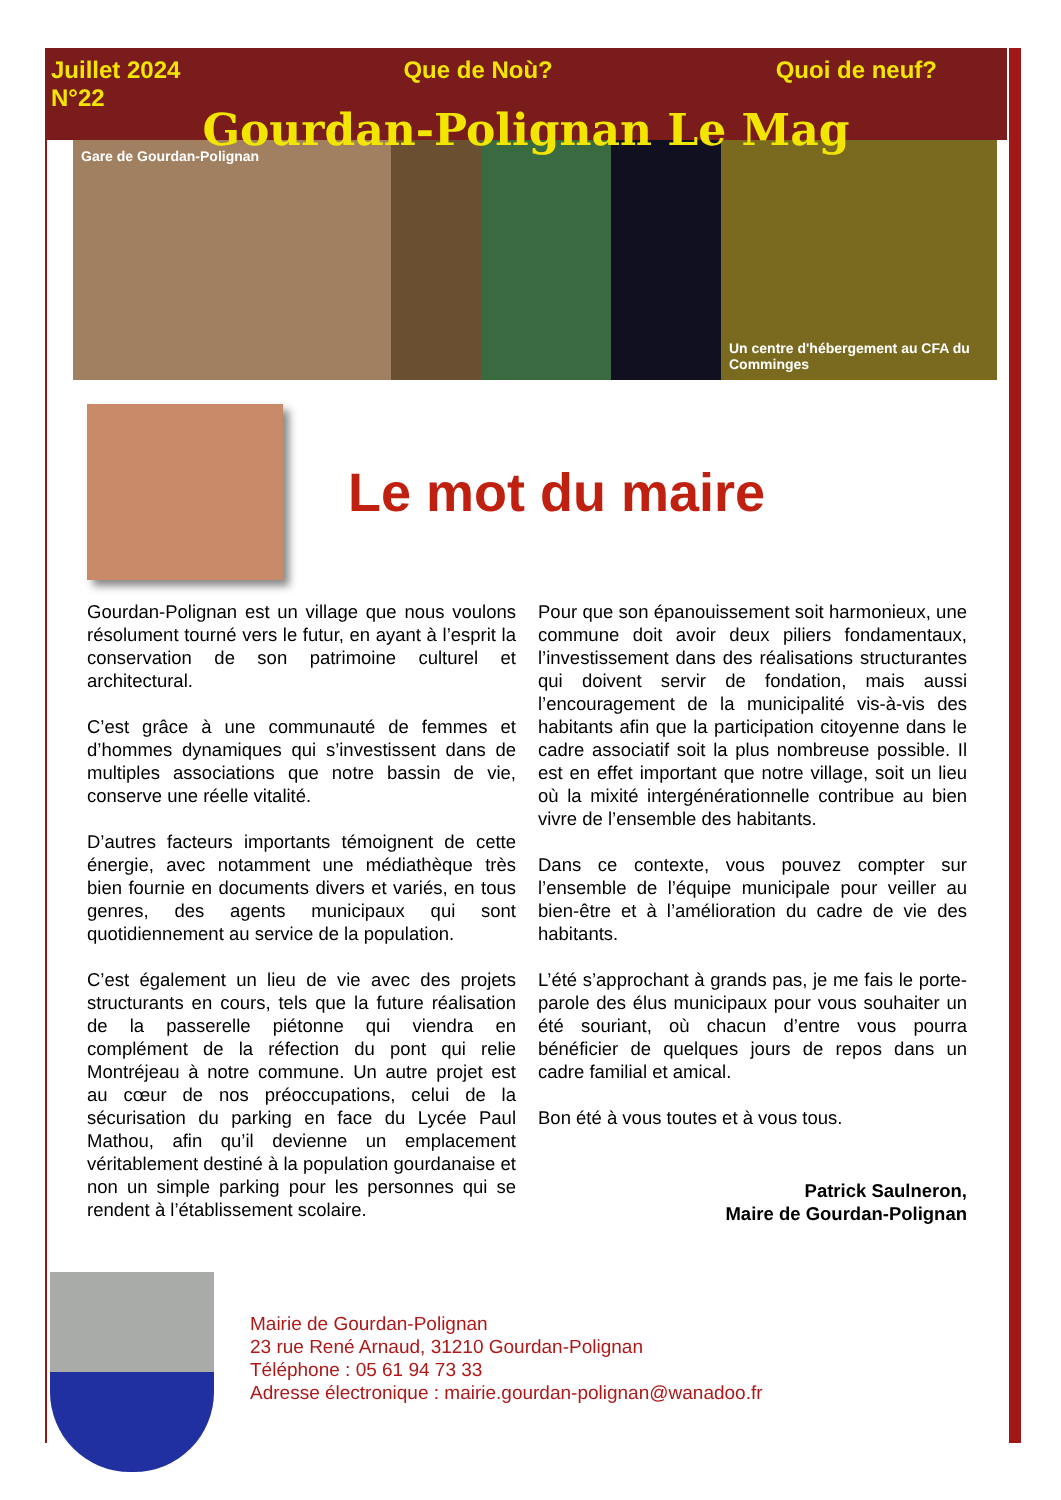Juillet 2024
N°22 Que de Noù? Quoi de neuf?
Gourdan-Polignan Le Mag
Gare de Gourdan-Polignan Un centre d'hébergement au CFA du Comminges
Le mot du maire
Gourdan-Polignan est un village que nous voulons résolument tourné vers le futur, en ayant à l’esprit la conservation de son patrimoine culturel et architectural.
C’est grâce à une communauté de femmes et d’hommes dynamiques qui s’investissent dans de multiples associations que notre bassin de vie, conserve une réelle vitalité.
D’autres facteurs importants témoignent de cette énergie, avec notamment une médiathèque très bien fournie en documents divers et variés, en tous genres, des agents municipaux qui sont quotidiennement au service de la population.
C’est également un lieu de vie avec des projets structurants en cours, tels que la future réalisation de la passerelle piétonne qui viendra en complément de la réfection du pont qui relie Montréjeau à notre commune. Un autre projet est au cœur de nos préoccupations, celui de la sécurisation du parking en face du Lycée Paul Mathou, afin qu’il devienne un emplacement véritablement destiné à la population gourdanaise et non un simple parking pour les personnes qui se rendent à l’établissement scolaire.
Pour que son épanouissement soit harmonieux, une commune doit avoir deux piliers fondamentaux, l’investissement dans des réalisations structurantes qui doivent servir de fondation, mais aussi l’encouragement de la municipalité vis-à-vis des habitants afin que la participation citoyenne dans le cadre associatif soit la plus nombreuse possible. Il est en effet important que notre village, soit un lieu où la mixité intergénérationnelle contribue au bien vivre de l’ensemble des habitants.
Dans ce contexte, vous pouvez compter sur l’ensemble de l’équipe municipale pour veiller au bien-être et à l’amélioration du cadre de vie des habitants.
L’été s’approchant à grands pas, je me fais le porte-parole des élus municipaux pour vous souhaiter un été souriant, où chacun d’entre vous pourra bénéficier de quelques jours de repos dans un cadre familial et amical.
Bon été à vous toutes et à vous tous.
Patrick Saulneron,
Maire de Gourdan-Polignan
Mairie de Gourdan-Polignan
23 rue René Arnaud, 31210 Gourdan-Polignan
Téléphone : 05 61 94 73 33
Adresse électronique : mairie.gourdan-polignan@wanadoo.fr